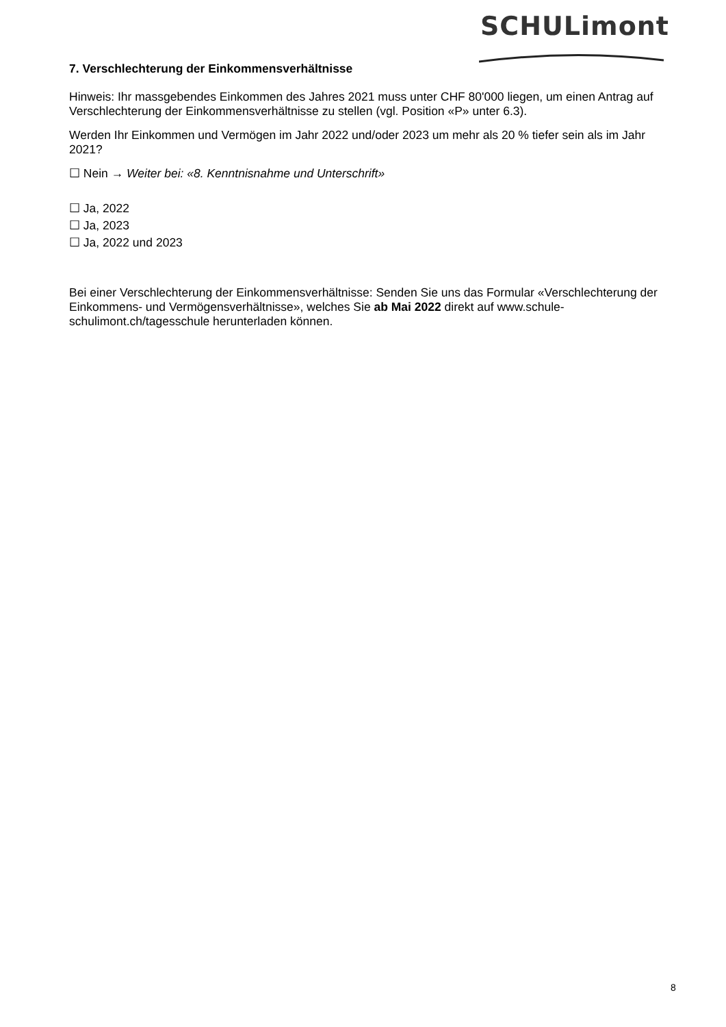SCHULimont
7. Verschlechterung der Einkommensverhältnisse
Hinweis: Ihr massgebendes Einkommen des Jahres 2021 muss unter CHF 80'000 liegen, um einen Antrag auf Verschlechterung der Einkommensverhältnisse zu stellen (vgl. Position «P» unter 6.3).
Werden Ihr Einkommen und Vermögen im Jahr 2022 und/oder 2023 um mehr als 20 % tiefer sein als im Jahr 2021?
☐ Nein → Weiter bei: «8. Kenntnisnahme und Unterschrift»
☐ Ja, 2022
☐ Ja, 2023
☐ Ja, 2022 und 2023
Bei einer Verschlechterung der Einkommensverhältnisse: Senden Sie uns das Formular «Verschlechterung der Einkommens- und Vermögensverhältnisse», welches Sie ab Mai 2022 direkt auf www.schule-schulimont.ch/tagesschule herunterladen können.
8